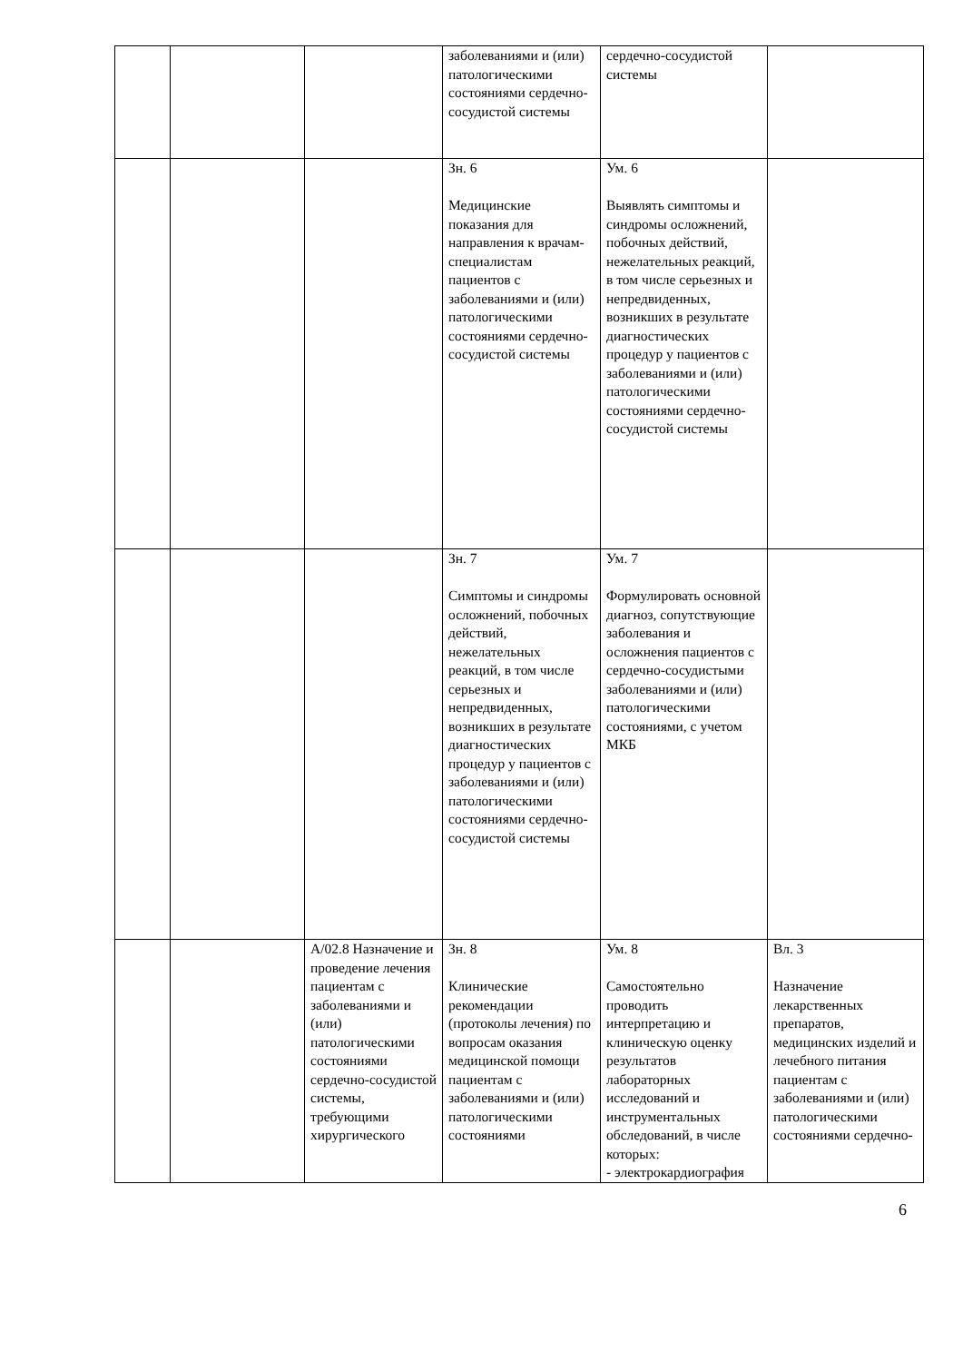| | | | заболеваниями и (или) патологическими состояниями сердечно-сосудистой системы | сердечно-сосудистой системы | |
| | | | Зн. 6 Медицинские показания для направления к врачам-специалистам пациентов с заболеваниями и (или) патологическими состояниями сердечно-сосудистой системы | Ум. 6 Выявлять симптомы и синдромы осложнений, побочных действий, нежелательных реакций, в том числе серьезных и непредвиденных, возникших в результате диагностических процедур у пациентов с заболеваниями и (или) патологическими состояниями сердечно-сосудистой системы | |
| | | | Зн. 7 Симптомы и синдромы осложнений, побочных действий, нежелательных реакций, в том числе серьезных и непредвиденных, возникших в результате диагностических процедур у пациентов с заболеваниями и (или) патологическими состояниями сердечно-сосудистой системы | Ум. 7 Формулировать основной диагноз, сопутствующие заболевания и осложнения пациентов с сердечно-сосудистыми заболеваниями и (или) патологическими состояниями, с учетом МКБ | |
| | | А/02.8 Назначение и проведение лечения пациентам с заболеваниями и (или) патологическими состояниями сердечно-сосудистой системы, требующими хирургического | Зн. 8 Клинические рекомендации (протоколы лечения) по вопросам оказания медицинской помощи пациентам с заболеваниями и (или) патологическими состояниями | Ум. 8 Самостоятельно проводить интерпретацию и клиническую оценку результатов лабораторных исследований и инструментальных обследований, в числе которых: - электрокардиография | Вл. 3 Назначение лекарственных препаратов, медицинских изделий и лечебного питания пациентам с заболеваниями и (или) патологическими состояниями сердечно- |
6